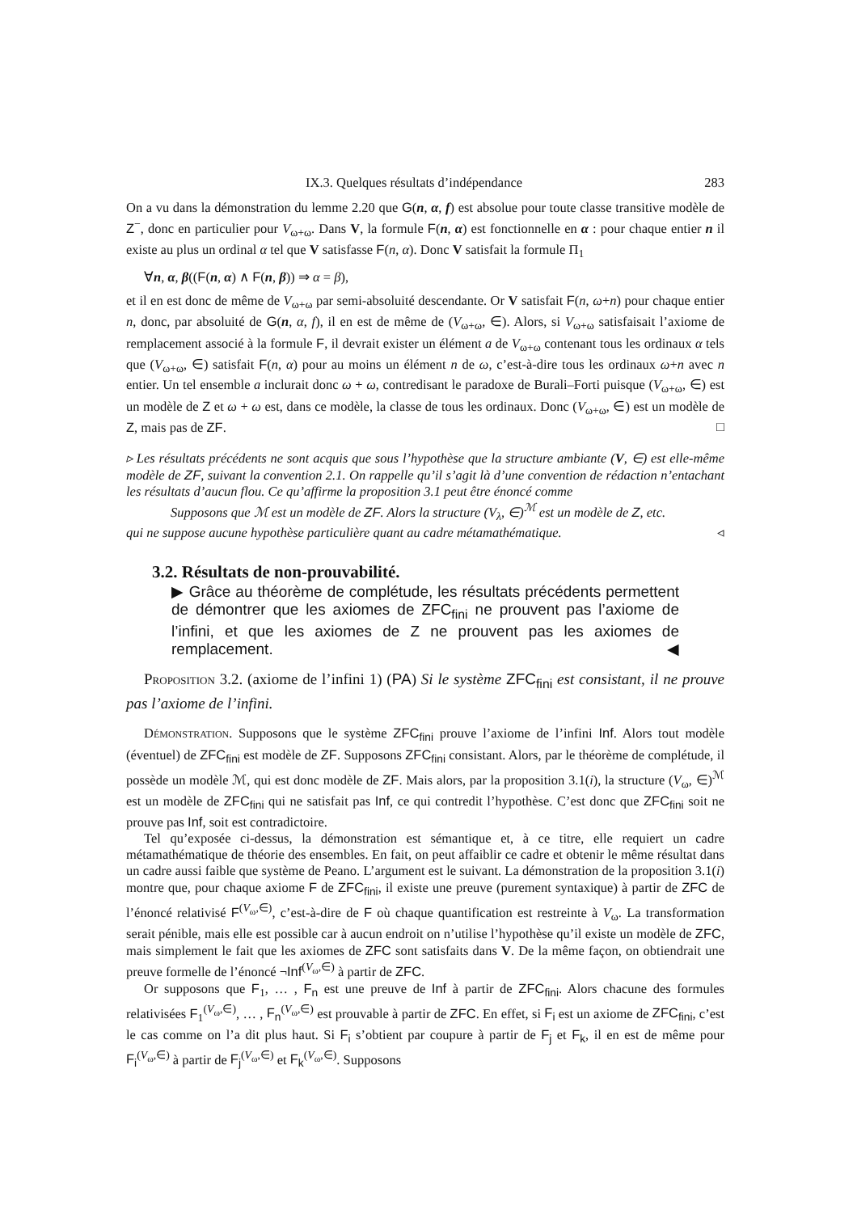IX.3. Quelques résultats d’indépendance 283
On a vu dans la démonstration du lemme 2.20 que G(n, α, f) est absolue pour toute classe transitive modèle de Z<sup>−</sup>, donc en particulier pour V<sub>ω+ω</sub>. Dans V, la formule F(n, α) est fonctionnelle en α : pour chaque entier n il existe au plus un ordinal α tel que V satisfasse F(n, α). Donc V satisfait la formule Π<sub>1</sub>
∀n, α, β((F(n, α) ∧ F(n, β)) ⇒ α = β),
et il en est donc de même de V<sub>ω+ω</sub> par semi-absoluité descendante. Or V satisfait F(n, ω+n) pour chaque entier n, donc, par absoluité de G(n, α, f), il en est de même de (V<sub>ω+ω</sub>, ∈). Alors, si V<sub>ω+ω</sub> satisfaisait l’axiome de remplacement associé à la formule F, il devrait exister un élément a de V<sub>ω+ω</sub> contenant tous les ordinaux α tels que (V<sub>ω+ω</sub>, ∈) satisfait F(n, α) pour au moins un élément n de ω, c’est-à-dire tous les ordinaux ω+n avec n entier. Un tel ensemble a inclurait donc ω + ω, contredisant le paradoxe de Burali–Forti puisque (V<sub>ω+ω</sub>, ∈) est un modèle de Z et ω + ω est, dans ce modèle, la classe de tous les ordinaux. Donc (V<sub>ω+ω</sub>, ∈) est un modèle de Z, mais pas de ZF. □
▹ Les résultats précédents ne sont acquis que sous l’hypothèse que la structure ambiante (V, ∈) est elle-même modèle de ZF, suivant la convention 2.1. On rappelle qu’il s’agit là d’une convention de rédaction n’entachant les résultats d’aucun flou. Ce qu’affirme la proposition 3.1 peut être énoncé comme
Supposons que ℳ est un modèle de ZF. Alors la structure (V<sub>λ</sub>, ∈)<sup>ℳ</sup> est un modèle de Z, etc.
qui ne suppose aucune hypothèse particulière quant au cadre métamathématique. ◃
3.2. Résultats de non-prouvabilité.
▶ Grâce au théorème de complétude, les résultats précédents permettent de démontrer que les axiomes de ZFC<sub>fini</sub> ne prouvent pas l’axiome de l’infini, et que les axiomes de Z ne prouvent pas les axiomes de remplacement. ◀
Proposition 3.2. (axiome de l’infini 1) (PA) Si le système ZFC<sub>fini</sub> est consistant, il ne prouve pas l’axiome de l’infini.
Démonstration. Supposons que le système ZFC<sub>fini</sub> prouve l’axiome de l’infini Inf. Alors tout modèle (éventuel) de ZFC<sub>fini</sub> est modèle de ZF. Supposons ZFC<sub>fini</sub> consistant. Alors, par le théorème de complétude, il possède un modèle ℳ, qui est donc modèle de ZF. Mais alors, par la proposition 3.1(i), la structure (V<sub>ω</sub>, ∈)<sup>ℳ</sup> est un modèle de ZFC<sub>fini</sub> qui ne satisfait pas Inf, ce qui contredit l’hypothèse. C’est donc que ZFC<sub>fini</sub> soit ne prouve pas Inf, soit est contradictoire.
Tel qu’exposée ci-dessus, la démonstration est sémantique et, à ce titre, elle requiert un cadre métamathématique de théorie des ensembles. En fait, on peut affaiblir ce cadre et obtenir le même résultat dans un cadre aussi faible que système de Peano. L’argument est le suivant. La démonstration de la proposition 3.1(i) montre que, pour chaque axiome F de ZFC<sub>fini</sub>, il existe une preuve (purement syntaxique) à partir de ZFC de l’énoncé relativisé F<sup>(V<sub>ω</sub>,∈)</sup>, c’est-à-dire de F où chaque quantification est restreinte à V<sub>ω</sub>. La transformation serait pénible, mais elle est possible car à aucun endroit on n’utilise l’hypothèse qu’il existe un modèle de ZFC, mais simplement le fait que les axiomes de ZFC sont satisfaits dans V. De la même façon, on obtiendrait une preuve formelle de l’énoncé ¬Inf<sup>(V<sub>ω</sub>,∈)</sup> à partir de ZFC.
Or supposons que F<sub>1</sub>, … , F<sub>n</sub> est une preuve de Inf à partir de ZFC<sub>fini</sub>. Alors chacune des formules relativisées F<sub>1</sub><sup>(V<sub>ω</sub>,∈)</sup>, … , F<sub>n</sub><sup>(V<sub>ω</sub>,∈)</sup> est prouvable à partir de ZFC. En effet, si F<sub>i</sub> est un axiome de ZFC<sub>fini</sub>, c’est le cas comme on l’a dit plus haut. Si F<sub>i</sub> s’obtient par coupure à partir de F<sub>j</sub> et F<sub>k</sub>, il en est de même pour F<sub>i</sub><sup>(V<sub>ω</sub>,∈)</sup> à partir de F<sub>j</sub><sup>(V<sub>ω</sub>,∈)</sup> et F<sub>k</sub><sup>(V<sub>ω</sub>,∈)</sup>. Supposons